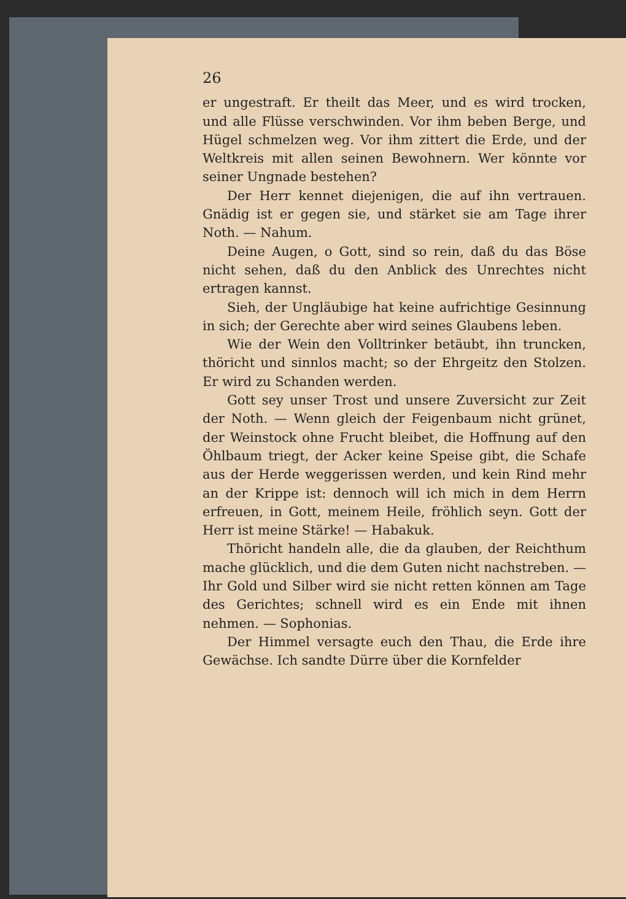26
er ungestraft. Er theilt das Meer, und es wird troc­ken, und alle Flüsse verschwinden. Vor ihm beben Berge, und Hügel schmelzen weg. Vor ihm zittert die Erde, und der Weltkreis mit allen seinen Bewoh­nern. Wer könnte vor seiner Ungnade bestehen?
Der Herr kennet diejenigen, die auf ihn vertrau­en. Gnädig ist er gegen sie, und stärket sie am Tage ihrer Noth. — Nahum.
Deine Augen, o Gott, sind so rein, daß du das Böse nicht sehen, daß du den Anblick des Unrechtes nicht ertragen kannst.
Sieh, der Ungläubige hat keine aufrichtige Gesin­nung in sich; der Gerechte aber wird seines Glaubens leben.
Wie der Wein den Volltrinker betäubt, ihn trun­cken, thöricht und sinnlos macht; so der Ehrgeitz den Stolzen. Er wird zu Schanden werden.
Gott sey unser Trost und unsere Zuversicht zur Zeit der Noth. — Wenn gleich der Feigenbaum nicht grünet, der Weinstock ohne Frucht bleibet, die Hoff­nung auf den Öhlbaum triegt, der Acker keine Speise gibt, die Schafe aus der Herde weggerissen werden, und kein Rind mehr an der Krippe ist: dennoch will ich mich in dem Herrn erfreuen, in Gott, meinem Heile, fröhlich seyn. Gott der Herr ist meine Stärke! — Habakuk.
Thöricht handeln alle, die da glauben, der Reich­thum mache glücklich, und die dem Guten nicht nach­streben. — Ihr Gold und Silber wird sie nicht ret­ten können am Tage des Gerichtes; schnell wird es ein Ende mit ihnen nehmen. — Sophonias.
Der Himmel versagte euch den Thau, die Erde ihre Gewächse. Ich sandte Dürre über die Kornfelder